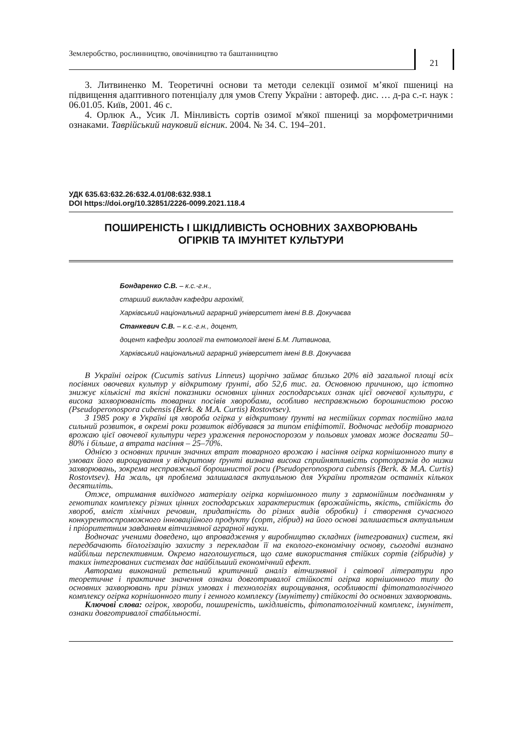Землеробство, рослинництво, овочівництво та баштанництво
21
3. Литвиненко М. Теоретичні основи та методи селекції озимої м’якої пшениці на підвищення адаптивного потенціалу для умов Степу України : автореф. дис. … д-ра с.-г. наук : 06.01.05. Київ, 2001. 46 с.
4. Орлюк А., Усик Л. Мінливість сортів озимої м'якої пшениці за морфометричними ознаками. Таврійський науковий вісник. 2004. № 34. С. 194–201.
УДК 635.63:632.26:632.4.01/08:632.938.1
DOI https://doi.org/10.32851/2226-0099.2021.118.4
ПОШИРЕНІСТЬ І ШКІДЛИВІСТЬ ОСНОВНИХ ЗАХВОРЮВАНЬ
ОГІРКІВ ТА ІМУНІТЕТ КУЛЬТУРИ
Бондаренко С.В. – к.с.-г.н.,
старший викладач кафедри агрохімії,
Харківський національний аграрний університет імені В.В. Докучаєва
Станкевич С.В. – к.с.-г.н., доцент,
доцент кафедри зоології та ентомології імені Б.М. Литвинова,
Харківський національний аграрний університет імені В.В. Докучаєва
В Україні огірок (Cucumis sativus Linneus) щорічно займає близько 20% від загальної площі всіх посівних овочевих культур у відкритому ґрунті, або 52,6 тис. га. Основною причиною, що істотно знижує кількісні та якісні показники основних цінних господарських ознак цієї овочевої культури, є висока захворюваність товарних посівів хворобами, особливо несправжньою борошнистою росою (Pseudoperonospora cubensis (Berk. & M.A. Curtis) Rostovtsev).
З 1985 року в Україні ця хвороба огірка у відкритому ґрунті на нестійких сортах постійно мала сильний розвиток, в окремі роки розвиток відбувався за типом епіфітотії. Водночас недобір товарного врожаю цієї овочевої культури через ураження пероноспорозом у польових умовах може досягати 50–80% і більше, а втрата насіння – 25–70%.
Однією з основних причин значних втрат товарного врожаю і насіння огірка корнішонного типу в умовах його вирощування у відкритому ґрунті визнана висока сприйнятливість сортозразків до низки захворювань, зокрема несправжньої борошнистої роси (Pseudoperonospora cubensis (Berk. & M.A. Curtis) Rostovtsev). На жаль, ця проблема залишалася актуальною для України протягом останніх кількох десятиліть.
Отже, отримання вихідного матеріалу огірка корнішонного типу з гармонійним поєднанням у генотипах комплексу різних цінних господарських характеристик (врожайність, якість, стійкість до хвороб, вміст хімічних речовин, придатність до різних видів обробки) і створення сучасного конкурентоспроможного інноваційного продукту (сорт, гібрид) на його основі залишається актуальним і пріоритетним завданням вітчизняної аграрної науки.
Водночас ученими доведено, що впровадження у виробництво складних (інтегрованих) систем, які передбачають біологізацію захисту з перекладом її на еколого-економічну основу, сьогодні визнано найбільш перспективним. Окремо наголошується, що саме використання стійких сортів (гібридів) у таких інтегрованих системах дає найбільший економічний ефект.
Авторами виконаний ретельний критичний аналіз вітчизняної і світової літератури про теоретичне і практичне значення ознаки довготривалої стійкості огірка корнішонного типу до основних захворювань при різних умовах і технологіях вирощування, особливості фітопатологічного комплексу огірка корнішонного типу і генного комплексу (імунітету) стійкості до основних захворювань.
Ключові слова: огірок, хвороби, поширеність, шкідливість, фітопатологічний комплекс, імунітет, ознаки довготривалої стабільності.